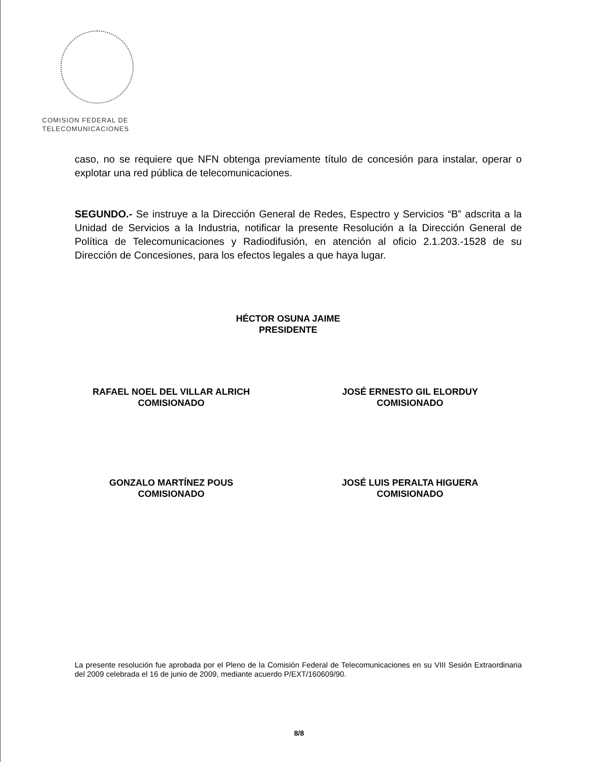COMISION FEDERAL DE
TELECOMUNICACIONES
caso, no se requiere que NFN obtenga previamente título de concesión para instalar, operar o explotar una red pública de telecomunicaciones.
SEGUNDO.- Se instruye a la Dirección General de Redes, Espectro y Servicios “B” adscrita a la Unidad de Servicios a la Industria, notificar la presente Resolución a la Dirección General de Política de Telecomunicaciones y Radiodifusión, en atención al oficio 2.1.203.-1528 de su Dirección de Concesiones, para los efectos legales a que haya lugar.
HÉCTOR OSUNA JAIME
PRESIDENTE
RAFAEL NOEL DEL VILLAR ALRICH
COMISIONADO
JOSÉ ERNESTO GIL ELORDUY
COMISIONADO
GONZALO MARTÍNEZ POUS
COMISIONADO
JOSÉ LUIS PERALTA HIGUERA
COMISIONADO
La presente resolución fue aprobada por el Pleno de la Comisión Federal de Telecomunicaciones en su VIII Sesión Extraordinaria del 2009 celebrada el 16 de junio de 2009, mediante acuerdo P/EXT/160609/90.
8/8